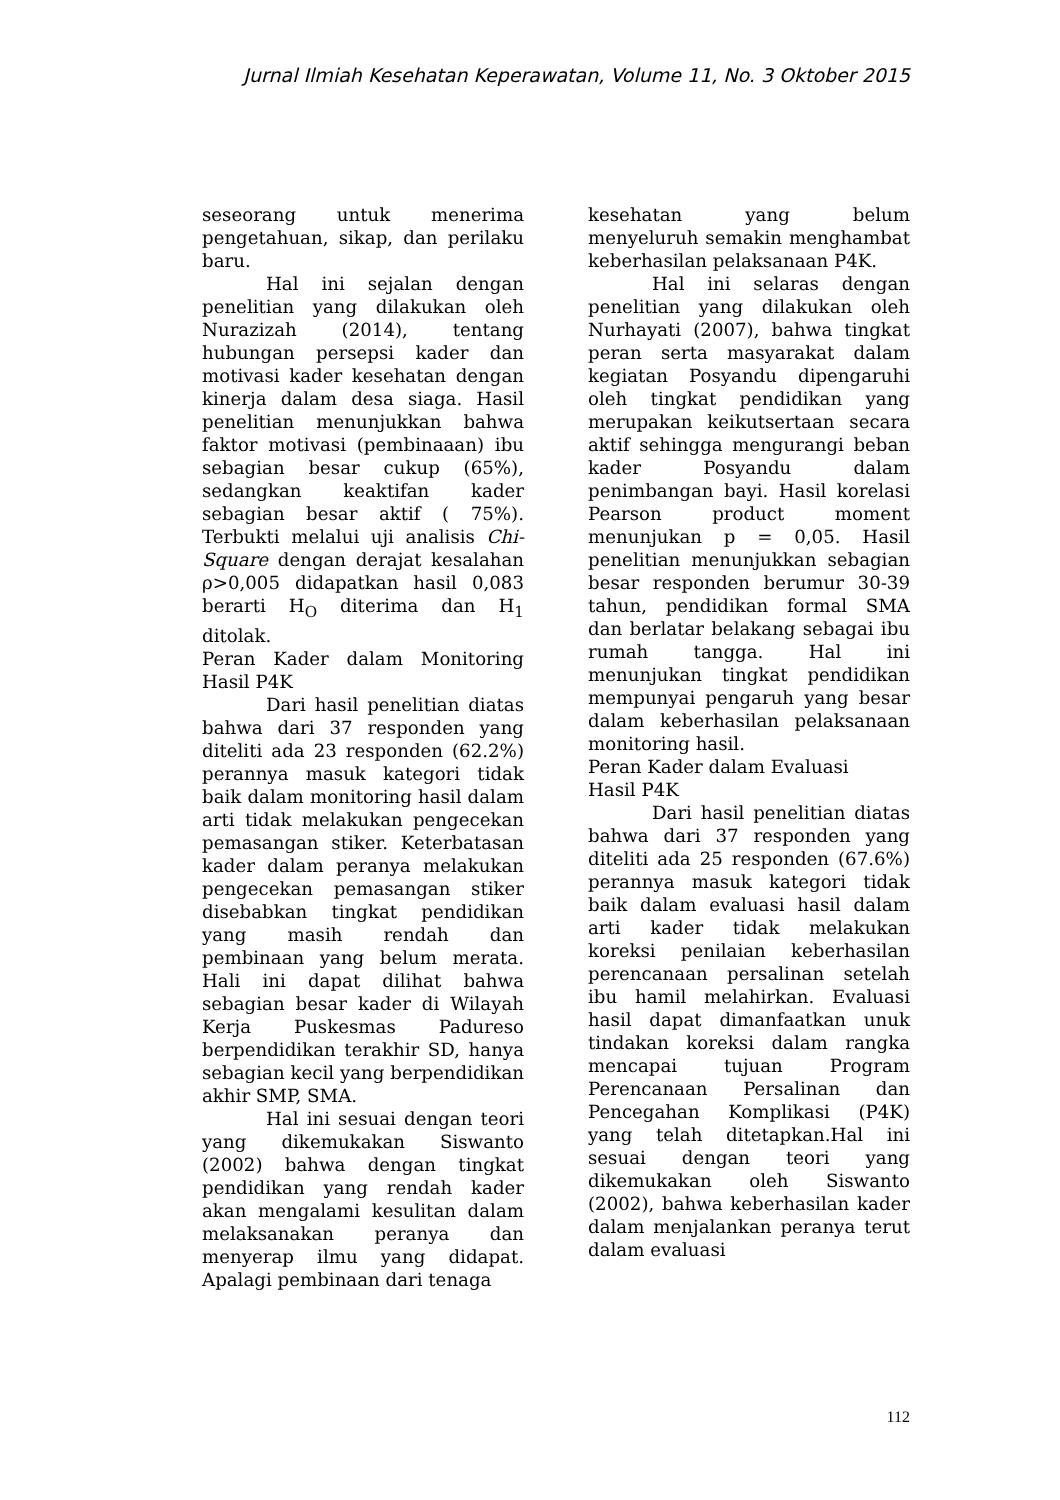Jurnal Ilmiah Kesehatan Keperawatan, Volume 11, No. 3 Oktober 2015
seseorang untuk menerima pengetahuan, sikap, dan perilaku baru.
Hal ini sejalan dengan penelitian yang dilakukan oleh Nurazizah (2014), tentang hubungan persepsi kader dan motivasi kader kesehatan dengan kinerja dalam desa siaga. Hasil penelitian menunjukkan bahwa faktor motivasi (pembinaaan) ibu sebagian besar cukup (65%), sedangkan keaktifan kader sebagian besar aktif ( 75%). Terbukti melalui uji analisis Chi-Square dengan derajat kesalahan ρ>0,005 didapatkan hasil 0,083 berarti H<sub>O</sub> diterima dan H<sub>1</sub> ditolak.
Peran Kader dalam Monitoring Hasil P4K
Dari hasil penelitian diatas bahwa dari 37 responden yang diteliti ada 23 responden (62.2%) perannya masuk kategori tidak baik dalam monitoring hasil dalam arti tidak melakukan pengecekan pemasangan stiker. Keterbatasan kader dalam peranya melakukan pengecekan pemasangan stiker disebabkan tingkat pendidikan yang masih rendah dan pembinaan yang belum merata. Hali ini dapat dilihat bahwa sebagian besar kader di Wilayah Kerja Puskesmas Padureso berpendidikan terakhir SD, hanya sebagian kecil yang berpendidikan akhir SMP, SMA.
Hal ini sesuai dengan teori yang dikemukakan Siswanto (2002) bahwa dengan tingkat pendidikan yang rendah kader akan mengalami kesulitan dalam melaksanakan peranya dan menyerap ilmu yang didapat. Apalagi pembinaan dari tenaga
kesehatan yang belum menyeluruh semakin menghambat keberhasilan pelaksanaan P4K.
Hal ini selaras dengan penelitian yang dilakukan oleh Nurhayati (2007), bahwa tingkat peran serta masyarakat dalam kegiatan Posyandu dipengaruhi oleh tingkat pendidikan yang merupakan keikutsertaan secara aktif sehingga mengurangi beban kader Posyandu dalam penimbangan bayi. Hasil korelasi Pearson product moment menunjukan p = 0,05. Hasil penelitian menunjukkan sebagian besar responden berumur 30-39 tahun, pendidikan formal SMA dan berlatar belakang sebagai ibu rumah tangga. Hal ini menunjukan tingkat pendidikan mempunyai pengaruh yang besar dalam keberhasilan pelaksanaan monitoring hasil.
Peran Kader dalam Evaluasi
Hasil P4K
Dari hasil penelitian diatas bahwa dari 37 responden yang diteliti ada 25 responden (67.6%) perannya masuk kategori tidak baik dalam evaluasi hasil dalam arti kader tidak melakukan koreksi penilaian keberhasilan perencanaan persalinan setelah ibu hamil melahirkan. Evaluasi hasil dapat dimanfaatkan unuk tindakan koreksi dalam rangka mencapai tujuan Program Perencanaan Persalinan dan Pencegahan Komplikasi (P4K) yang telah ditetapkan.Hal ini sesuai dengan teori yang dikemukakan oleh Siswanto (2002), bahwa keberhasilan kader dalam menjalankan peranya terut dalam evaluasi
112